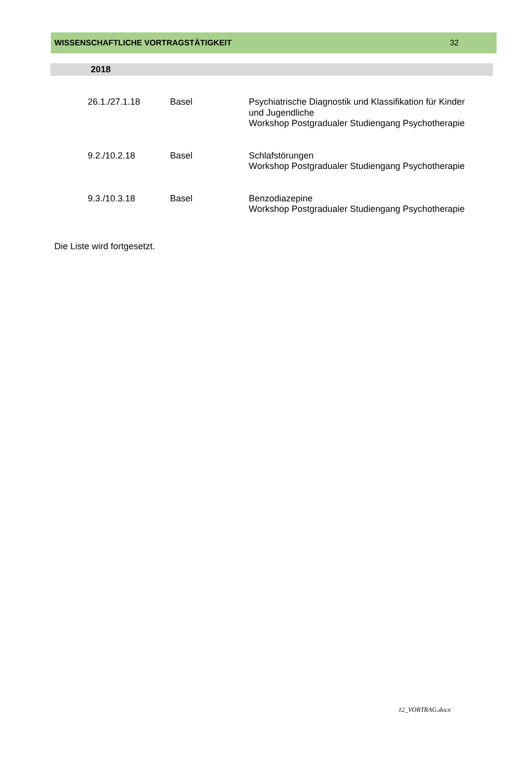WISSENSCHAFTLICHE VORTRAGSTÄTIGKEIT 32
2018
| 26.1./27.1.18 | Basel | Psychiatrische Diagnostik und Klassifikation für Kinder und Jugendliche Workshop Postgradualer Studiengang Psychotherapie |
| 9.2./10.2.18 | Basel | Schlafstörungen Workshop Postgradualer Studiengang Psychotherapie |
| 9.3./10.3.18 | Basel | Benzodiazepine Workshop Postgradualer Studiengang Psychotherapie |
Die Liste wird fortgesetzt.
12_VORTRAG.docx